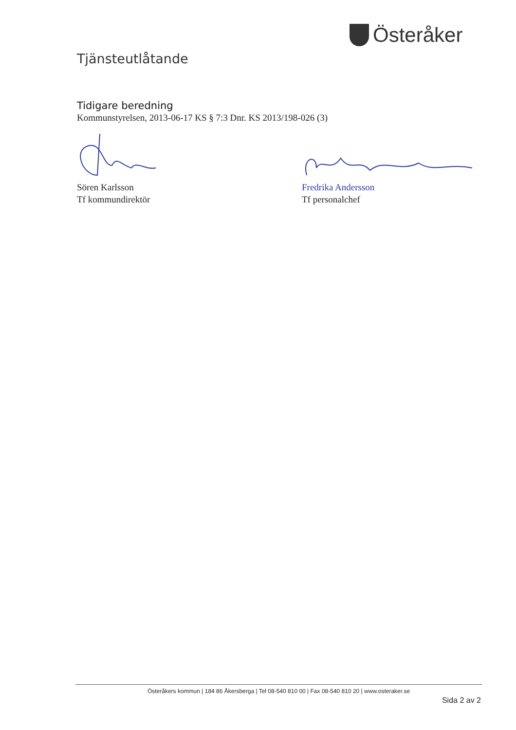Österåker
Tjänsteutlåtande
Tidigare beredning
Kommunstyrelsen, 2013-06-17 KS § 7:3 Dnr. KS 2013/198-026 (3)
Sören Karlsson
Tf kommundirektör
Fredrika Andersson
Tf personalchef
Österåkers kommun | 184 86 Åkersberga | Tel 08-540 810 00 | Fax 08-540 810 20 | www.osteraker.se
Sida 2 av 2